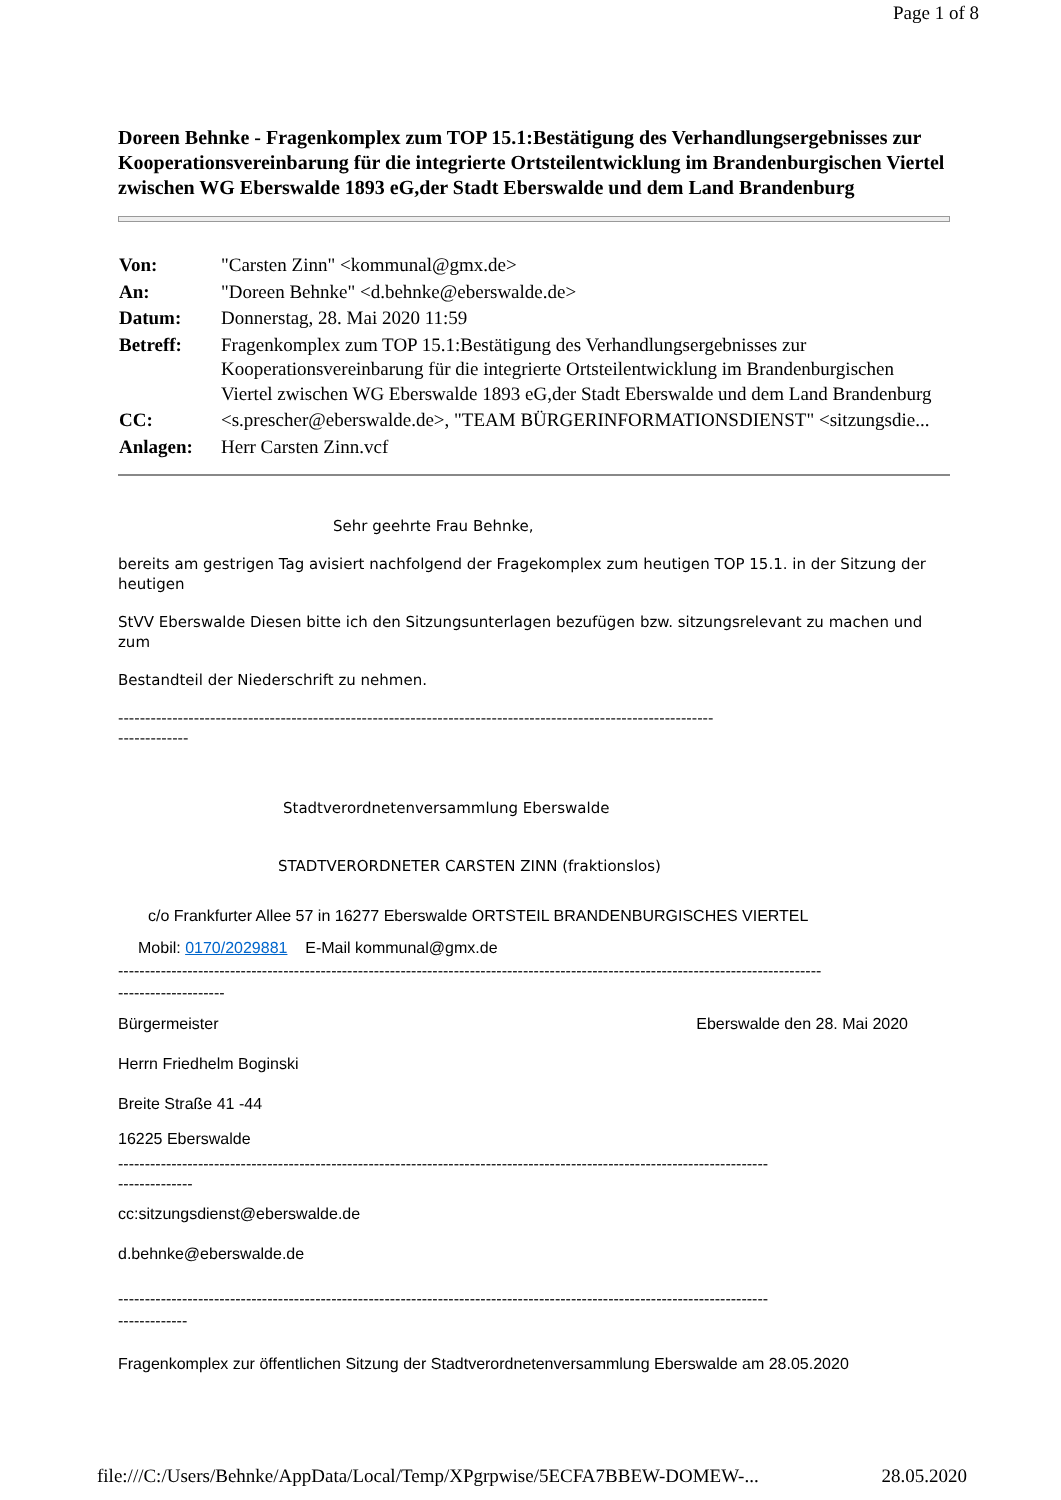Page 1 of 8
Doreen Behnke - Fragenkomplex zum TOP 15.1:Bestätigung des Verhandlungsergebnisses zur Kooperationsvereinbarung für die integrierte Ortsteilentwicklung im Brandenburgischen Viertel zwischen WG Eberswalde 1893 eG,der Stadt Eberswalde und dem Land Brandenburg
| Von: | "Carsten Zinn" <kommunal@gmx.de> |
| An: | "Doreen Behnke" <d.behnke@eberswalde.de> |
| Datum: | Donnerstag, 28. Mai 2020 11:59 |
| Betreff: | Fragenkomplex zum TOP 15.1:Bestätigung des Verhandlungsergebnisses zur Kooperationsvereinbarung für die integrierte Ortsteilentwicklung im Brandenburgischen Viertel zwischen WG Eberswalde 1893 eG,der Stadt Eberswalde und dem Land Brandenburg |
| CC: | <s.prescher@eberswalde.de>, "TEAM BÜRGERINFORMATIONSDIENST" <sitzungsdie... |
| Anlagen: | Herr Carsten Zinn.vcf |
Sehr geehrte Frau Behnke,
bereits am gestrigen Tag avisiert nachfolgend der Fragekomplex zum heutigen TOP 15.1. in der Sitzung der heutigen
StVV Eberswalde Diesen bitte ich den Sitzungsunterlagen bezufügen bzw. sitzungsrelevant zu machen und zum
Bestandteil der Niederschrift zu nehmen.
--------------------------------------------------------------------------------------------------------------
-------------
Stadtverordnetenversammlung Eberswalde
STADTVERORDNETER CARSTEN ZINN (fraktionslos)
c/o Frankfurter Allee 57 in 16277 Eberswalde ORTSTEIL BRANDENBURGISCHES VIERTEL
Mobil: 0170/2029881 E-Mail kommunal@gmx.de
------------------------------------------------------------------------------------------------------------------------------------
--------------------
Bürgermeister Eberswalde den 28. Mai 2020
Herrn Friedhelm Boginski
Breite Straße 41 -44
16225 Eberswalde
--------------------------------------------------------------------------------------------------------------------------
--------------
cc:sitzungsdienst@eberswalde.de
d.behnke@eberswalde.de
--------------------------------------------------------------------------------------------------------------------------
-------------
Fragenkomplex zur öffentlichen Sitzung der Stadtverordnetenversammlung Eberswalde am 28.05.2020
file:///C:/Users/Behnke/AppData/Local/Temp/XPgrpwise/5ECFA7BBEW-DOMEW-... 28.05.2020